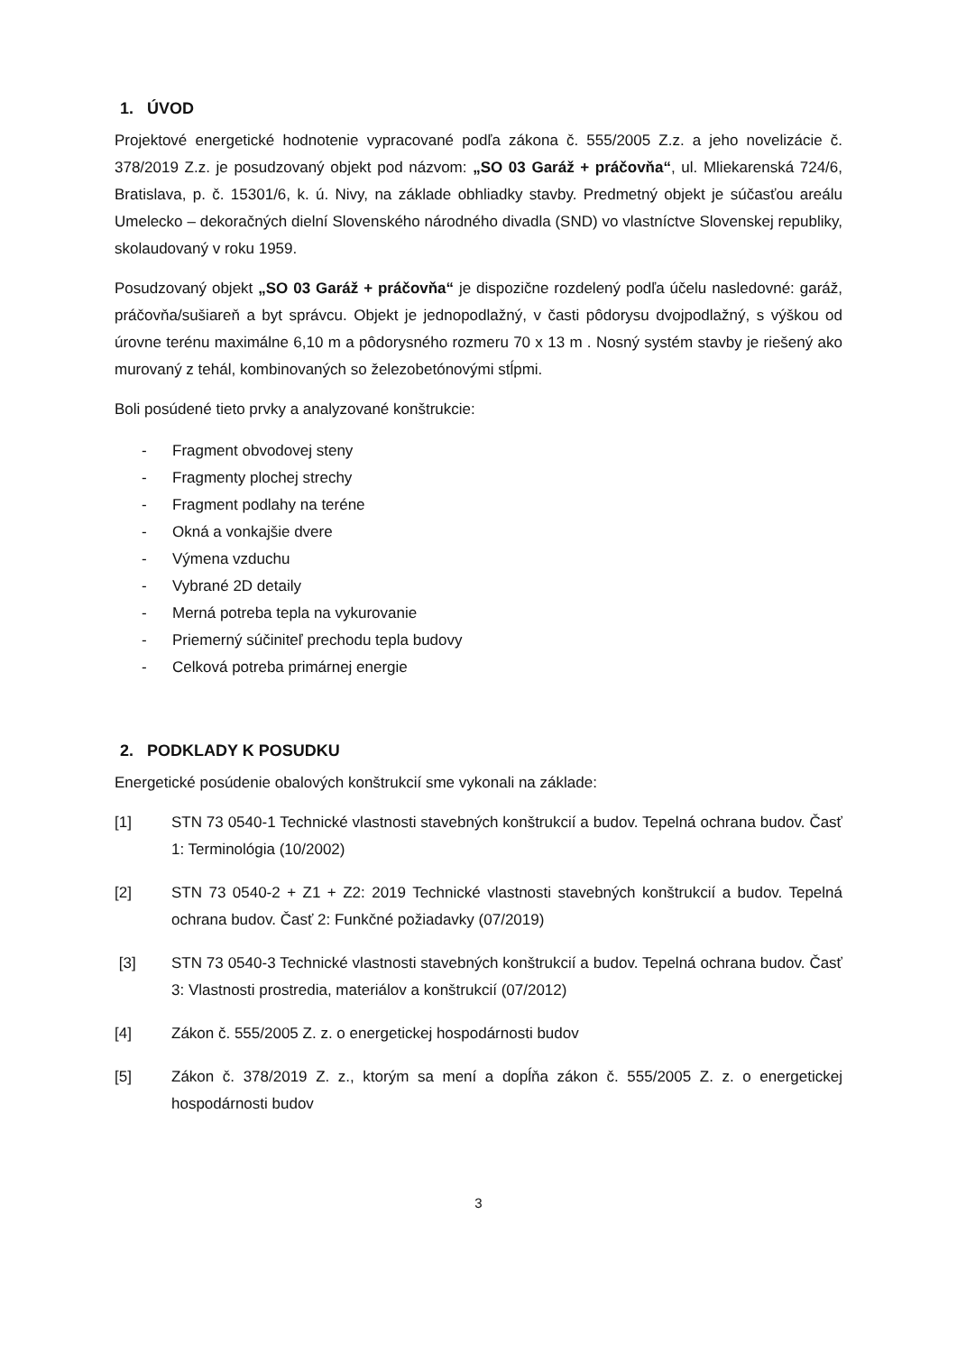1. ÚVOD
Projektové energetické hodnotenie vypracované podľa zákona č. 555/2005 Z.z. a jeho novelizácie č. 378/2019 Z.z. je posudzovaný objekt pod názvom: „SO 03 Garáž + práčovňa“, ul. Mliekarenská 724/6, Bratislava, p. č. 15301/6, k. ú. Nivy, na základe obhliadky stavby. Predmetný objekt je súčasťou areálu Umelecko – dekoračných dielní Slovenského národného divadla (SND) vo vlastníctve Slovenskej republiky, skolaudovaný v roku 1959.
Posudzovaný objekt „SO 03 Garáž + práčovňa“ je dispozične rozdelený podľa účelu nasledovné: garáž, práčovňa/sušiareň a byt správcu. Objekt je jednopodlažný, v časti pôdorysu dvojpodlažný, s výškou od úrovne terénu maximálne 6,10 m a pôdorysného rozmeru 70 x 13 m . Nosný systém stavby je riešený ako murovaný z tehál, kombinovaných so železobetónovými stĺpmi.
Boli posúdené tieto prvky a analyzované konštrukcie:
- Fragment obvodovej steny
- Fragmenty plochej strechy
- Fragment podlahy na teréne
- Okná a vonkajšie dvere
- Výmena vzduchu
- Vybrané 2D detaily
- Merná potreba tepla na vykurovanie
- Priemerný súčiniteľ prechodu tepla budovy
- Celková potreba primárnej energie
2. PODKLADY K POSUDKU
Energetické posúdenie obalových konštrukcií sme vykonali na základe:
[1] STN 73 0540-1 Technické vlastnosti stavebných konštrukcií a budov. Tepelná ochrana budov. Časť 1: Terminológia (10/2002)
[2] STN 73 0540-2 + Z1 + Z2: 2019 Technické vlastnosti stavebných konštrukcií a budov. Tepelná ochrana budov. Časť 2: Funkčné požiadavky (07/2019)
[3] STN 73 0540-3 Technické vlastnosti stavebných konštrukcií a budov. Tepelná ochrana budov. Časť 3: Vlastnosti prostredia, materiálov a konštrukcií (07/2012)
[4] Zákon č. 555/2005 Z. z. o energetickej hospodárnosti budov
[5] Zákon č. 378/2019 Z. z., ktorým sa mení a dopĺňa zákon č. 555/2005 Z. z. o energetickej hospodárnosti budov
3